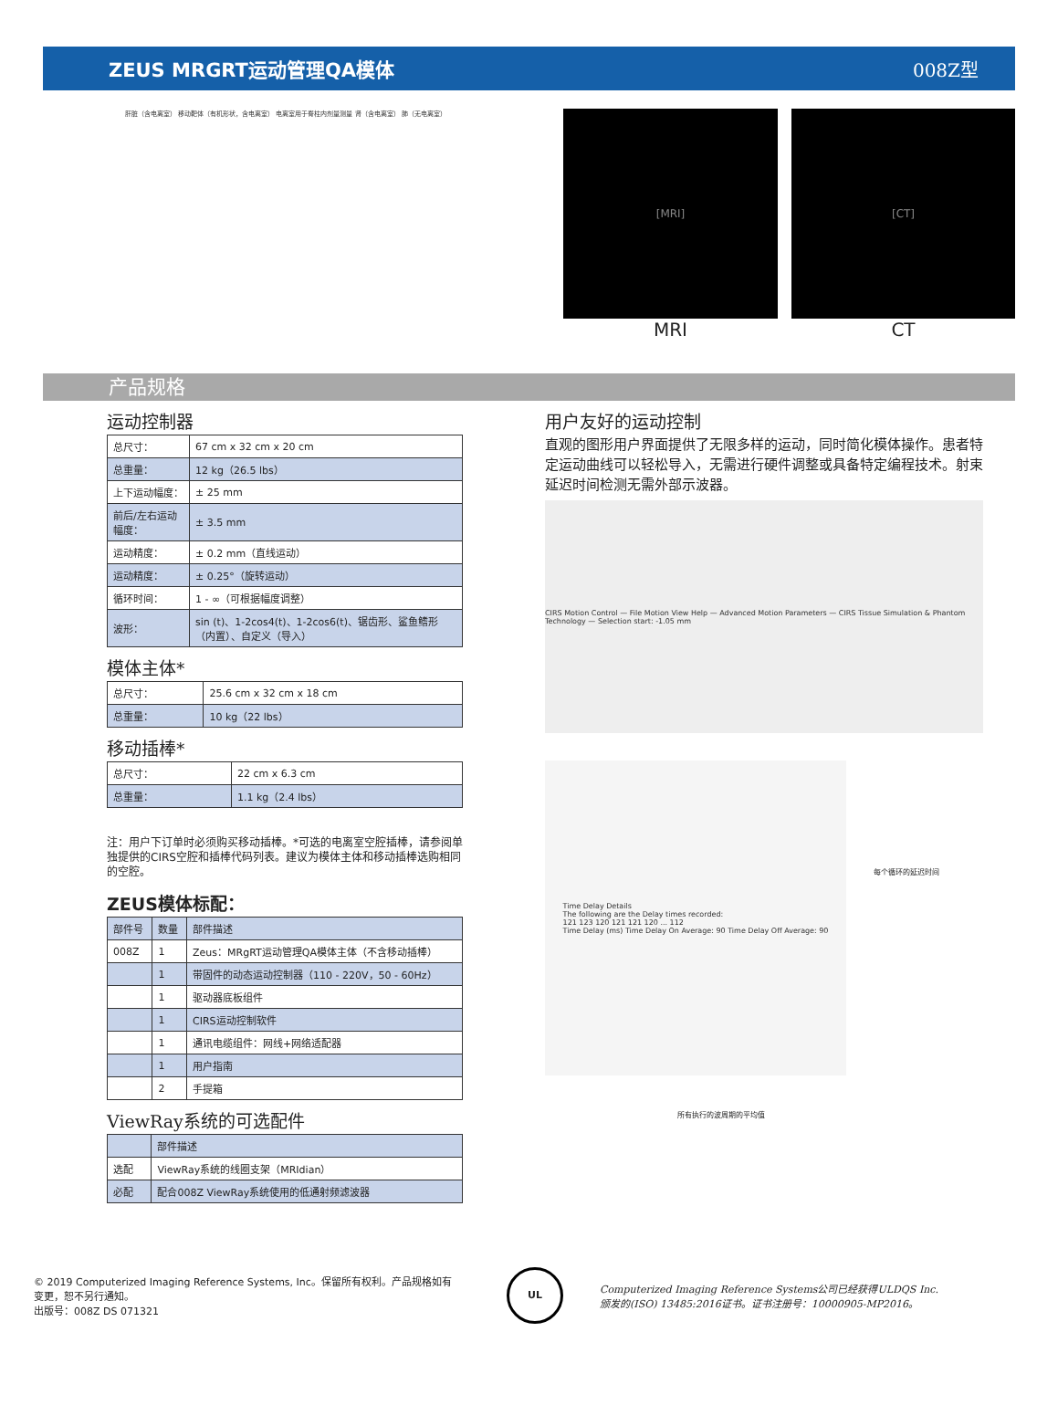ZEUS MRGRT运动管理QA模体 008Z型
肝脏（含电离室） 移动靶体（有机形状，含电离室） 电离室用于脊柱内剂量测量 肾（含电离室） 肺（无电离室）
[MRI]
MRI
[CT]
CT
产品规格
运动控制器
| 总尺寸： | 67 cm x 32 cm x 20 cm |
| 总重量： | 12 kg（26.5 lbs） |
| 上下运动幅度： | ± 25 mm |
| 前后/左右运动幅度： | ± 3.5 mm |
| 运动精度： | ± 0.2 mm（直线运动） |
| 运动精度： | ± 0.25°（旋转运动） |
| 循环时间： | 1 - ∞（可根据幅度调整） |
| 波形： | sin (t)、1-2cos4(t)、1-2cos6(t)、锯齿形、鲨鱼鳍形（内置）、自定义（导入） |
模体主体*
| 总尺寸： | 25.6 cm x 32 cm x 18 cm |
| 总重量： | 10 kg（22 lbs） |
移动插棒*
| 总尺寸： | 22 cm x 6.3 cm |
| 总重量： | 1.1 kg（2.4 lbs） |
注：用户下订单时必须购买移动插棒。*可选的电离室空腔插棒，请参阅单独提供的CIRS空腔和插棒代码列表。建议为模体主体和移动插棒选购相同的空腔。
ZEUS模体标配：
| 部件号 | 数量 | 部件描述 |
| --- | --- | --- |
| 008Z | 1 | Zeus：MRgRT运动管理QA模体主体（不含移动插棒） |
| | 1 | 带固件的动态运动控制器（110 - 220V，50 - 60Hz） |
| | 1 | 驱动器底板组件 |
| | 1 | CIRS运动控制软件 |
| | 1 | 通讯电缆组件：网线+网络适配器 |
| | 1 | 用户指南 |
| | 2 | 手提箱 |
ViewRay系统的可选配件
| | 部件描述 |
| --- | --- |
| 选配 | ViewRay系统的线圈支架（MRIdian） |
| 必配 | 配合008Z ViewRay系统使用的低通射频滤波器 |
用户友好的运动控制
直观的图形用户界面提供了无限多样的运动，同时简化模体操作。患者特定运动曲线可以轻松导入，无需进行硬件调整或具备特定编程技术。射束延迟时间检测无需外部示波器。
CIRS Motion Control — File Motion View Help — Advanced Motion Parameters — CIRS Tissue Simulation & Phantom Technology — Selection start: -1.05 mm
Time Delay Details
The following are the Delay times recorded:
121 123 120 121 121 120 ... 112
Time Delay (ms) Time Delay On Average: 90 Time Delay Off Average: 90
每个循环的延迟时间
所有执行的波周期的平均值
© 2019 Computerized Imaging Reference Systems, Inc。保留所有权利。产品规格如有变更，恕不另行通知。
出版号：008Z DS 071321
UL
Computerized Imaging Reference Systems公司已经获得ULDQS Inc.颁发的(ISO) 13485:2016证书。证书注册号：10000905-MP2016。